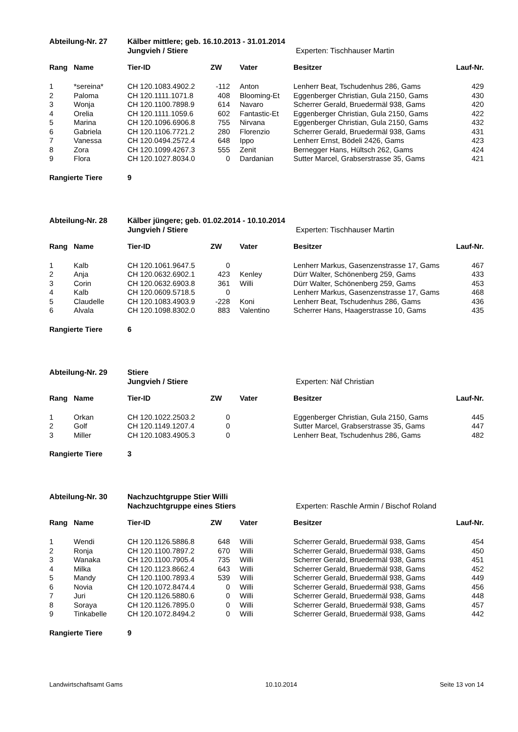Abteilung-Nr. 27 Kälber mittlere; geb. 16.10.2013 - 31.01.2014 Jungvieh / Stiere Experten: Tischhauser Martin
| Rang | Name | Tier-ID | ZW | | Vater | Besitzer | Lauf-Nr. |
| --- | --- | --- | --- | --- | --- | --- | --- |
| 1 | *sereina* | CH 120.1083.4902.2 | -112 | | Anton | Lenherr Beat, Tschudenhus 286, Gams | 429 |
| 2 | Paloma | CH 120.1111.1071.8 | 408 | | Blooming-Et | Eggenberger Christian, Gula 2150, Gams | 430 |
| 3 | Wonja | CH 120.1100.7898.9 | 614 | | Navaro | Scherrer Gerald, Bruedermäl 938, Gams | 420 |
| 4 | Orelia | CH 120.1111.1059.6 | 602 | | Fantastic-Et | Eggenberger Christian, Gula 2150, Gams | 422 |
| 5 | Marina | CH 120.1096.6906.8 | 755 | | Nirvana | Eggenberger Christian, Gula 2150, Gams | 432 |
| 6 | Gabriela | CH 120.1106.7721.2 | 280 | | Florenzio | Scherrer Gerald, Bruedermäl 938, Gams | 431 |
| 7 | Vanessa | CH 120.0494.2572.4 | 648 | | Ippo | Lenherr Ernst, Bödeli 2426, Gams | 423 |
| 8 | Zora | CH 120.1099.4267.3 | 555 | | Zenit | Bernegger Hans, Hültsch 262, Gams | 424 |
| 9 | Flora | CH 120.1027.8034.0 | 0 | | Dardanian | Sutter Marcel, Grabserstrasse 35, Gams | 421 |
Rangierte Tiere 9
Abteilung-Nr. 28 Kälber jüngere; geb. 01.02.2014 - 10.10.2014 Jungvieh / Stiere Experten: Tischhauser Martin
| Rang | Name | Tier-ID | ZW | | Vater | Besitzer | Lauf-Nr. |
| --- | --- | --- | --- | --- | --- | --- | --- |
| 1 | Kalb | CH 120.1061.9647.5 | 0 | | | Lenherr Markus, Gasenzenstrasse 17, Gams | 467 |
| 2 | Anja | CH 120.0632.6902.1 | 423 | | Kenley | Dürr Walter, Schönenberg 259, Gams | 433 |
| 3 | Corin | CH 120.0632.6903.8 | 361 | | Willi | Dürr Walter, Schönenberg 259, Gams | 453 |
| 4 | Kalb | CH 120.0609.5718.5 | 0 | | | Lenherr Markus, Gasenzenstrasse 17, Gams | 468 |
| 5 | Claudelle | CH 120.1083.4903.9 | -228 | | Koni | Lenherr Beat, Tschudenhus 286, Gams | 436 |
| 6 | Alvala | CH 120.1098.8302.0 | 883 | | Valentino | Scherrer Hans, Haagerstrasse 10, Gams | 435 |
Rangierte Tiere 6
Abteilung-Nr. 29 Stiere Jungvieh / Stiere Experten: Näf Christian
| Rang | Name | Tier-ID | ZW | | Vater | Besitzer | Lauf-Nr. |
| --- | --- | --- | --- | --- | --- | --- | --- |
| 1 | Orkan | CH 120.1022.2503.2 | 0 | | | Eggenberger Christian, Gula 2150, Gams | 445 |
| 2 | Golf | CH 120.1149.1207.4 | 0 | | | Sutter Marcel, Grabserstrasse 35, Gams | 447 |
| 3 | Miller | CH 120.1083.4905.3 | 0 | | | Lenherr Beat, Tschudenhus 286, Gams | 482 |
Rangierte Tiere 3
Abteilung-Nr. 30 Nachzuchtgruppe Stier Willi Nachzuchtgruppe eines Stiers Experten: Raschle Armin / Bischof Roland
| Rang | Name | Tier-ID | ZW | | Vater | Besitzer | Lauf-Nr. |
| --- | --- | --- | --- | --- | --- | --- | --- |
| 1 | Wendi | CH 120.1126.5886.8 | 648 | | Willi | Scherrer Gerald, Bruedermäl 938, Gams | 454 |
| 2 | Ronja | CH 120.1100.7897.2 | 670 | | Willi | Scherrer Gerald, Bruedermäl 938, Gams | 450 |
| 3 | Wanaka | CH 120.1100.7905.4 | 735 | | Willi | Scherrer Gerald, Bruedermäl 938, Gams | 451 |
| 4 | Milka | CH 120.1123.8662.4 | 643 | | Willi | Scherrer Gerald, Bruedermäl 938, Gams | 452 |
| 5 | Mandy | CH 120.1100.7893.4 | 539 | | Willi | Scherrer Gerald, Bruedermäl 938, Gams | 449 |
| 6 | Novia | CH 120.1072.8474.4 | 0 | | Willi | Scherrer Gerald, Bruedermäl 938, Gams | 456 |
| 7 | Juri | CH 120.1126.5880.6 | 0 | | Willi | Scherrer Gerald, Bruedermäl 938, Gams | 448 |
| 8 | Soraya | CH 120.1126.7895.0 | 0 | | Willi | Scherrer Gerald, Bruedermäl 938, Gams | 457 |
| 9 | Tinkabelle | CH 120.1072.8494.2 | 0 | | Willi | Scherrer Gerald, Bruedermäl 938, Gams | 442 |
Rangierte Tiere 9
Landwirtschaftsamt Gams 10.10.2014 Seite 13 von 14